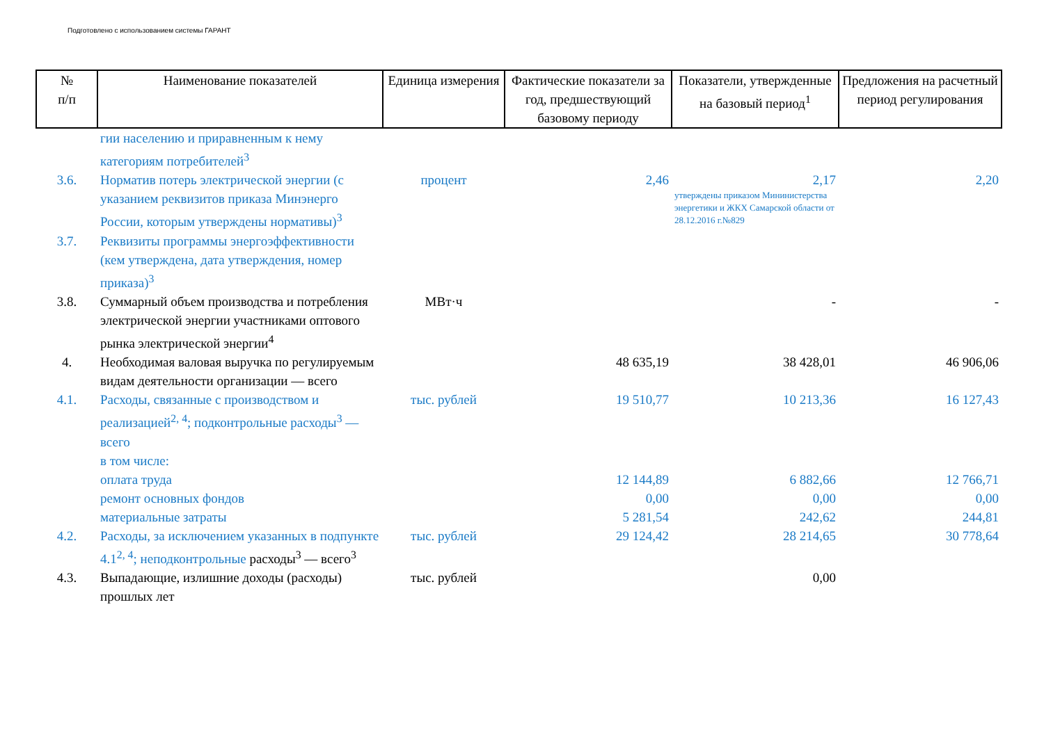Подготовлено с использованием системы ГАРАНТ
| № п/п | Наименование показателей | Единица измерения | Фактические показатели за год, предшествующий базовому периоду | Показатели, утвержденные на базовый период<sup>1</sup> | Предложения на расчетный период регулирования |
| --- | --- | --- | --- | --- | --- |
| | гии населению и приравненным к нему категориям потребителей<sup>3</sup> | | | | |
| 3.6. | Норматив потерь электрической энергии (с указанием реквизитов приказа Минэнерго России, которым утверждены нормативы)<sup>3</sup> | процент | 2,46 | 2,17 утверждены приказом Мининистерства энергетики и ЖКХ Самарской области от 28.12.2016 г.№829 | 2,20 |
| 3.7. | Реквизиты программы энергоэффек­тивности (кем утверждена, дата утверждения, номер приказа)<sup>3</sup> | | | | |
| 3.8. | Суммарный объем производства и потребления электрической энергии участниками оптового рынка электрической энергии<sup>4</sup> | МВт·ч | | - | - |
| 4. | Необходимая валовая выручка по регулируемым видам деятельности организации — всего | | 48 635,19 | 38 428,01 | 46 906,06 |
| 4.1. | Расходы, связанные с производством и реализацией<sup>2, 4</sup>; подконтрольные расходы<sup>3</sup> — всего в том числе: | тыс. рублей | 19 510,77 | 10 213,36 | 16 127,43 |
| | оплата труда | | 12 144,89 | 6 882,66 | 12 766,71 |
| | ремонт основных фондов | | 0,00 | 0,00 | 0,00 |
| | материальные затраты | | 5 281,54 | 242,62 | 244,81 |
| 4.2. | Расходы, за исключением указанных в подпункте 4.1<sup>2, 4</sup>; неподконтрольные расходы<sup>3</sup> — всего<sup>3</sup> | тыс. рублей | 29 124,42 | 28 214,65 | 30 778,64 |
| 4.3. | Выпадающие, излишние доходы (расходы) прошлых лет | тыс. рублей | | 0,00 | |